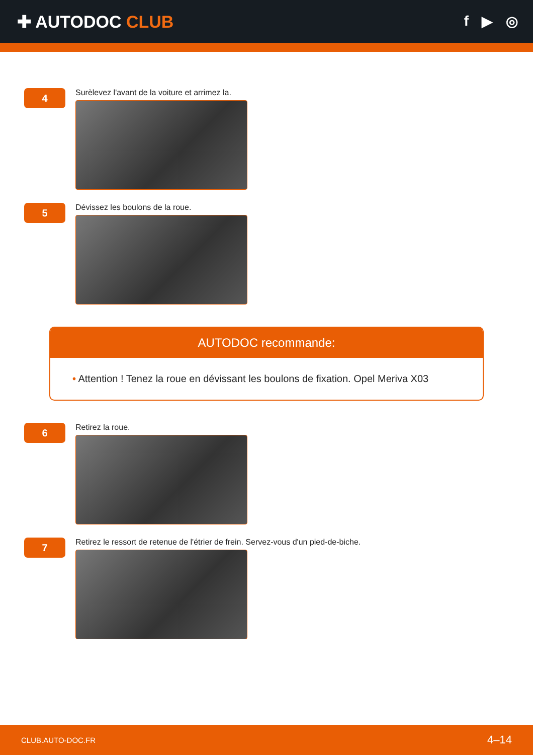✚ AUTODOC CLUB
f ▶ ◎
4
Surèlevez l'avant de la voiture et arrimez la.
5
Dévissez les boulons de la roue.
AUTODOC recommande:
• Attention ! Tenez la roue en dévissant les boulons de fixation. Opel Meriva X03
6
Retirez la roue.
7
Retirez le ressort de retenue de l'étrier de frein. Servez-vous d'un pied-de-biche.
CLUB.AUTO-DOC.FR 4–14